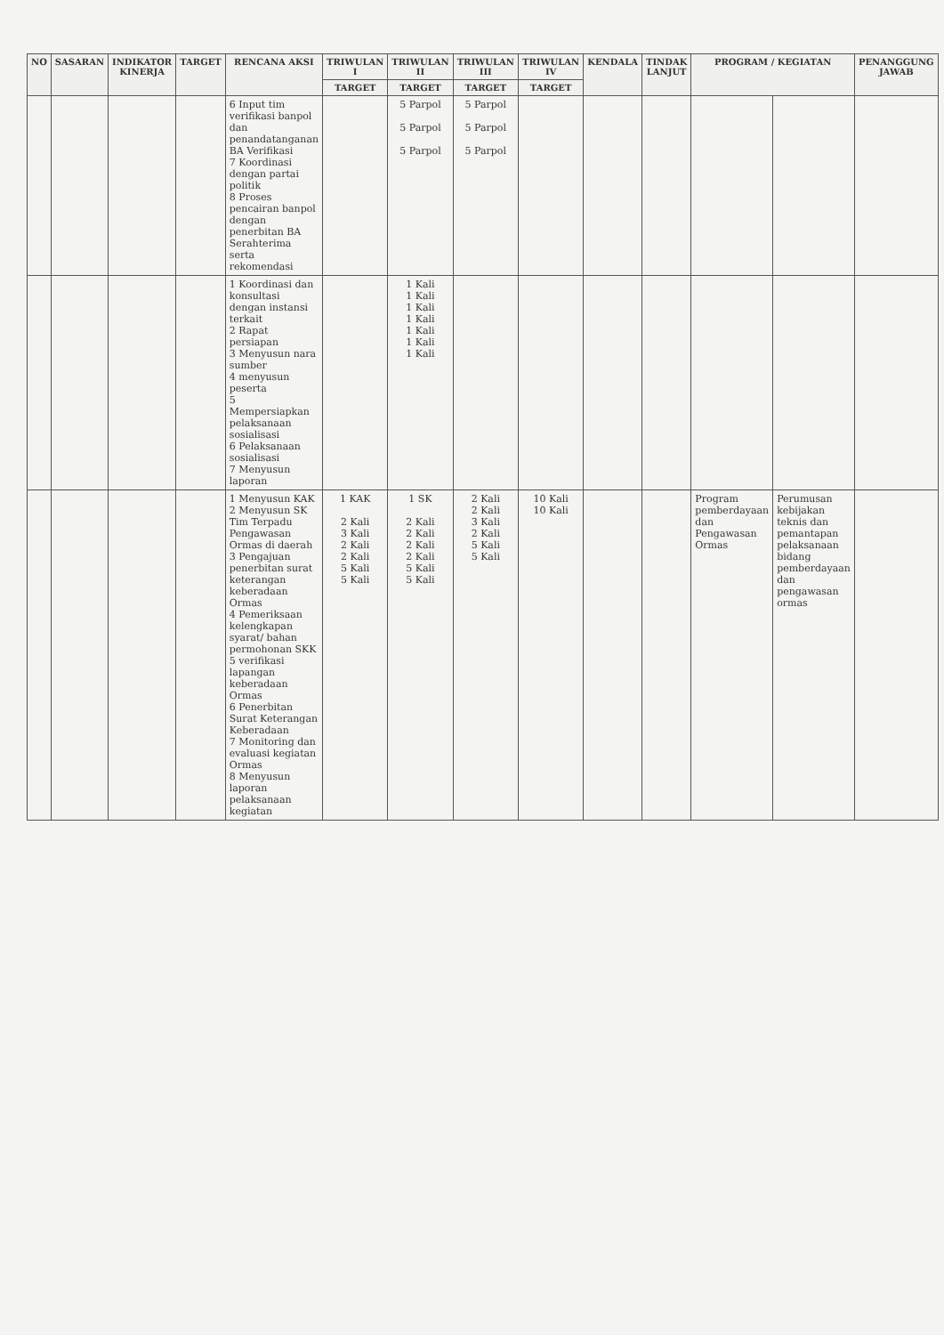| NO | SASARAN | INDIKATOR KINERJA | TARGET | RENCANA AKSI | TRIWULAN I | TRIWULAN II | TRIWULAN III | TRIWULAN IV | KENDALA | TINDAK LANJUT | PROGRAM / KEGIATAN | | PENANGGUNG JAWAB |
| --- | --- | --- | --- | --- | --- | --- | --- | --- | --- | --- | --- | --- | --- |
| | | | | | TARGET | TARGET | TARGET | TARGET | | | | | |
| | | | | 6 Input tim verifikasi banpol dan penandatanganan BA Verifikasi 7 Koordinasi dengan partai politik 8 Proses pencairan banpol dengan penerbitan BA Serahterima serta rekomendasi | | 5 Parpol 5 Parpol 5 Parpol | 5 Parpol 5 Parpol 5 Parpol | | | | | | |
| | | | | 1 Koordinasi dan konsultasi dengan instansi terkait 2 Rapat persiapan 3 Menyusun nara sumber 4 menyusun peserta 5 Mempersiapkan pelaksanaan sosialisasi 6 Pelaksanaan sosialisasi 7 Menyusun laporan | | 1 Kali 1 Kali 1 Kali 1 Kali 1 Kali 1 Kali 1 Kali | | | | | | | |
| | | | | 1 Menyusun KAK 2 Menyusun SK Tim Terpadu Pengawasan Ormas di daerah 3 Pengajuan penerbitan surat keterangan keberadaan Ormas 4 Pemeriksaan kelengkapan syarat/ bahan permohonan SKK 5 verifikasi lapangan keberadaan Ormas 6 Penerbitan Surat Keterangan Keberadaan 7 Monitoring dan evaluasi kegiatan Ormas 8 Menyusun laporan pelaksanaan kegiatan | 1 KAK 2 Kali 3 Kali 2 Kali 2 Kali 5 Kali 5 Kali | 1 SK 2 Kali 2 Kali 2 Kali 2 Kali 5 Kali 5 Kali | 2 Kali 2 Kali 3 Kali 2 Kali 5 Kali 5 Kali | 10 Kali 10 Kali | | | Program pemberdayaan dan Pengawasan Ormas | Perumusan kebijakan teknis dan pemantapan pelaksanaan bidang pemberdayaan dan pengawasan ormas | |